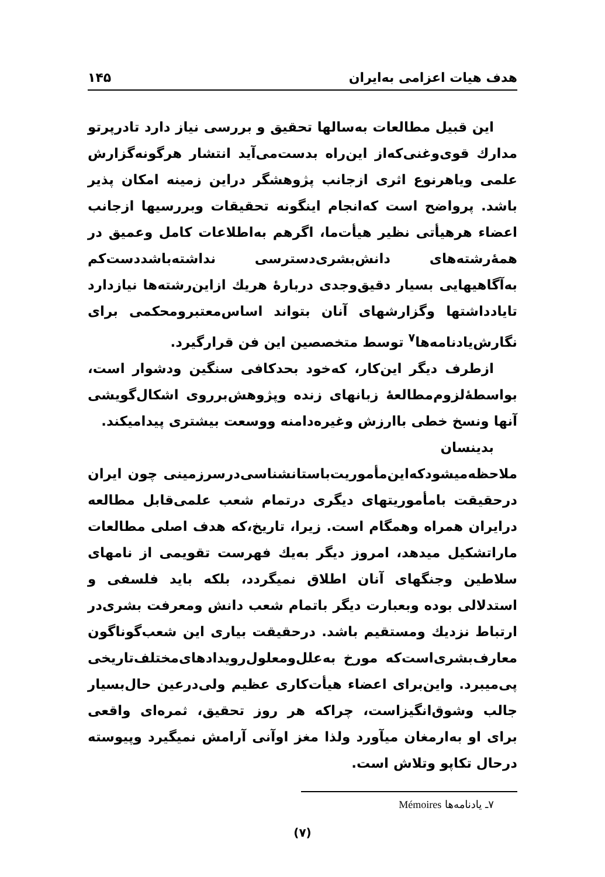هدف هیات اعزامی به‌ایران ۱۴۵
این قبیل مطالعات به‌سالها تحقیق و بررسی نیاز دارد تادرپرتو مدارك قوی‌وغنی‌که‌از این‌راه بدست‌می‌آید انتشار هرگونه‌گزارش علمی ویاهرنوع اثری ازجانب پژوهشگر دراین زمینه امکان پذیر باشد. پرواضح است که‌انجام اینگونه تحقیقات وبررسیها ازجانب اعضاء هرهیأتی نظیر هیأت‌ما، اگرهم به‌اطلاعات کامل وعمیق در همهٔ‌رشته‌های دانش‌بشری‌دسترسی نداشته‌باشددست‌کم به‌آگاهیهایی بسیار دقیق‌وجدی دربارهٔ هریك ازاین‌رشته‌ها نیازدارد تایادداشتها وگزارشهای آنان بتواند اساس‌معتبرومحکمی برای نگارش‌یادنامه‌ها<sup>۷</sup> توسط متخصصین این فن قرارگیرد.
ازطرف دیگر این‌کار، که‌خود بحدکافی سنگین ودشوار است، بواسطهٔ‌لزوم‌مطالعهٔ زبانهای زنده وپژوهش‌برروی اشکال‌گویشی آنها ونسخ خطی باارزش وغیره‌دامنه ووسعت بیشتری پیدامیکند.
بدینسان ملاحظه‌میشودکه‌این‌مأموریت‌باستانشناسی‌درسرزمینی چون ایران درحقیقت بامأموریتهای دیگری درتمام شعب علمی‌قابل مطالعه درایران همراه وهمگام است. زیرا، تاریخ،که هدف اصلی مطالعات ماراتشکیل میدهد، امروز دیگر به‌یك فهرست تقویمی از نامهای سلاطین وجنگهای آنان اطلاق نمیگردد، بلکه باید فلسفی و استدلالی بوده وبعبارت دیگر باتمام شعب دانش ومعرفت بشری‌در ارتباط نزدیك ومستقیم باشد. درحقیقت بیاری این شعب‌گوناگون معارف‌بشری‌است‌که مورخ به‌علل‌ومعلول‌رویدادهای‌مختلف‌تاریخی پی‌میبرد. واین‌برای اعضاء هیأت‌کاری عظیم ولی‌درعین حال‌بسیار جالب وشوق‌انگیزاست، چراکه هر روز تحقیق، ثمره‌ای واقعی برای او به‌ارمغان میآورد ولذا مغز اوآنی آرامش نمیگیرد وپیوسته درحال تکاپو وتلاش است.
۷ـ یادنامه‌ها Mémoires
(۷)